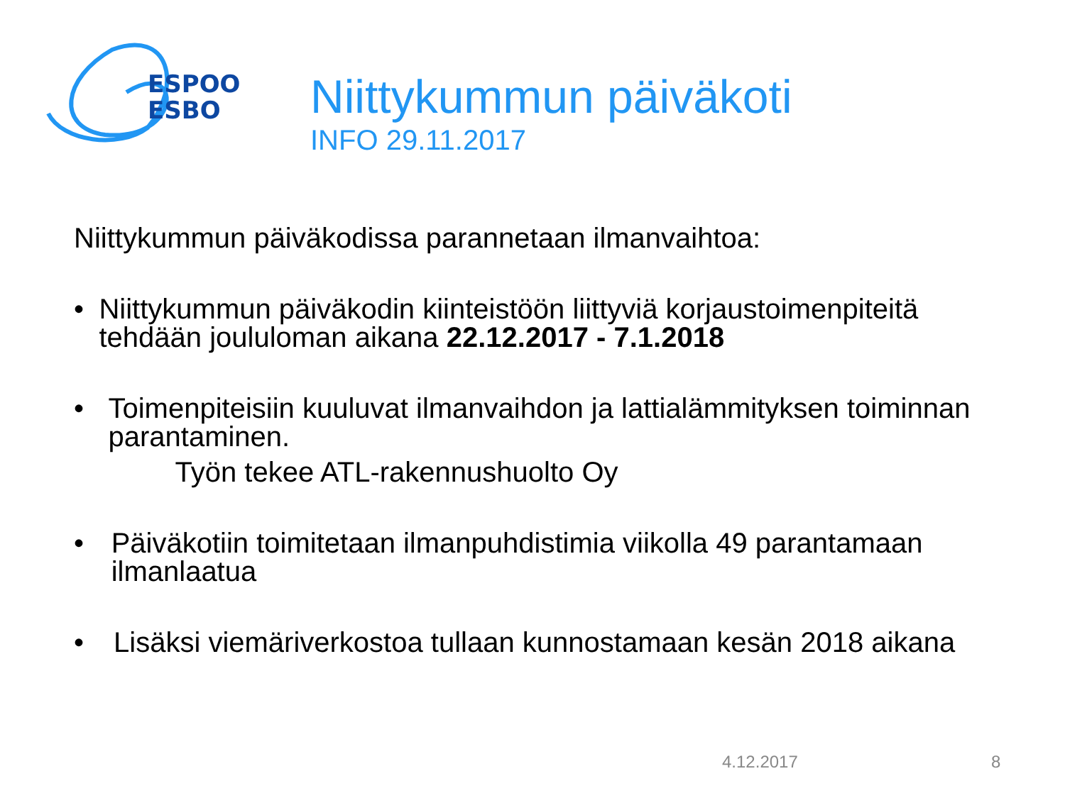ESPOO
ESBO
Niittykummun päiväkoti
INFO 29.11.2017
Niittykummun päiväkodissa parannetaan ilmanvaihtoa:
• Niittykummun päiväkodin kiinteistöön liittyviä korjaustoimenpiteitä tehdään joululoman aikana 22.12.2017 - 7.1.2018
• Toimenpiteisiin kuuluvat ilmanvaihdon ja lattialämmityksen toiminnan parantaminen.
Työn tekee ATL-rakennushuolto Oy
• Päiväkotiin toimitetaan ilmanpuhdistimia viikolla 49 parantamaan ilmanlaatua
• Lisäksi viemäriverkostoa tullaan kunnostamaan kesän 2018 aikana
4.12.2017 8